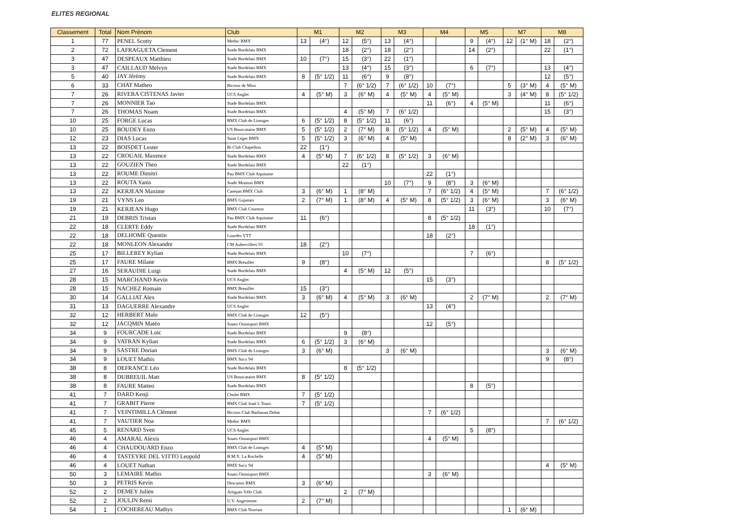ELITES REGIONAL
| Classement | Total | Nom Prénom | Club | M1 | | M2 | | M3 | | M4 | | M5 | | M7 | | M8 | |
| --- | --- | --- | --- | --- | --- | --- | --- | --- | --- | --- | --- | --- | --- | --- | --- | --- | --- |
| 1 | 77 | PENEL Scotty | Medoc BMX | 13 | (4°) | 12 | (5°) | 13 | (4°) | | | 9 | (4°) | 12 | (1° M) | 18 | (2°) |
| 2 | 72 | LAFRAGUETA Clement | Stade Bordelais BMX | | | 18 | (2°) | 18 | (2°) | | | 14 | (2°) | | | 22 | (1°) |
| 3 | 47 | DESPEAUX Matthieu | Stade Bordelais BMX | 10 | (7°) | 15 | (3°) | 22 | (1°) | | | | | | | | |
| 3 | 47 | CAILLAUD Melvyn | Stade Bordelais BMX | | | 13 | (4°) | 15 | (3°) | | | 6 | (7°) | | | 13 | (4°) |
| 5 | 40 | JAY Jérémy | Stade Bordelais BMX | 8 | (5° 1/2) | 11 | (6°) | 9 | (8°) | | | | | | | 12 | (5°) |
| 6 | 33 | CHAT Matheo | Bicross de Mios | | | 7 | (6° 1/2) | 7 | (6° 1/2) | 10 | (7°) | | | 5 | (3° M) | 4 | (5° M) |
| 7 | 26 | RIVERA CISTENAS Javier | UCS Anglet | 4 | (5° M) | 3 | (6° M) | 4 | (5° M) | 4 | (5° M) | | | 3 | (4° M) | 8 | (5° 1/2) |
| 7 | 26 | MONNIER Tao | Stade Bordelais BMX | | | | | | | 11 | (6°) | 4 | (5° M) | | | 11 | (6°) |
| 7 | 26 | THOMAS Noam | Stade Bordelais BMX | | | 4 | (5° M) | 7 | (6° 1/2) | | | | | | | 15 | (3°) |
| 10 | 25 | FORGE Lucas | BMX Club de Limoges | 6 | (5° 1/2) | 8 | (5° 1/2) | 11 | (6°) | | | | | | | | |
| 10 | 25 | BOUDEY Enzo | US Bouscataise BMX | 5 | (5° 1/2) | 2 | (7° M) | 8 | (5° 1/2) | 4 | (5° M) | | | 2 | (5° M) | 4 | (5° M) |
| 12 | 23 | DIAS Lucas | Saint Léger BMX | 5 | (5° 1/2) | 3 | (6° M) | 4 | (5° M) | | | | | 8 | (2° M) | 3 | (6° M) |
| 13 | 22 | BOISDET Lester | Bi Club Chapellois | 22 | (1°) | | | | | | | | | | | | |
| 13 | 22 | CROUAIL Maxence | Stade Bordelais BMX | 4 | (5° M) | 7 | (6° 1/2) | 8 | (5° 1/2) | 3 | (6° M) | | | | | | |
| 13 | 22 | GOUZIEN Theo | Stade Bordelais BMX | | | 22 | (1°) | | | | | | | | | | |
| 13 | 22 | ROUME Dimitri | Pau BMX Club Aquitaine | | | | | | | 22 | (1°) | | | | | | |
| 13 | 22 | ROUTA Yanis | Stade Montois BMX | | | | | 10 | (7°) | 9 | (8°) | 3 | (6° M) | | | | |
| 13 | 22 | KERJEAN Maxime | Canejan BMX Club | 3 | (6° M) | 1 | (8° M) | | | 7 | (6° 1/2) | 4 | (5° M) | | | 7 | (6° 1/2) |
| 19 | 21 | VYNS Leo | BMX Gujanais | 2 | (7° M) | 1 | (8° M) | 4 | (5° M) | 8 | (5° 1/2) | 3 | (6° M) | | | 3 | (6° M) |
| 19 | 21 | KERJEAN Hugo | BMX Club Cournon | | | | | | | | | 11 | (3°) | | | 10 | (7°) |
| 21 | 19 | DEBRIS Tristan | Pau BMX Club Aquitaine | 11 | (6°) | | | | | 8 | (5° 1/2) | | | | | | |
| 22 | 18 | CLERTE Eddy | Stade Bordelais BMX | | | | | | | | | 18 | (1°) | | | | |
| 22 | 18 | DELHOME Quentin | Lourdes VTT | | | | | | | 18 | (2°) | | | | | | |
| 22 | 18 | MONLEON Alexandre | CM Aubervillers 93 | 18 | (2°) | | | | | | | | | | | | |
| 25 | 17 | BILLEREY Kylian | Stade Bordelais BMX | | | 10 | (7°) | | | | | 7 | (6°) | | | | |
| 25 | 17 | FAURE Milane | BMX Breuillet | 9 | (8°) | | | | | | | | | | | 8 | (5° 1/2) |
| 27 | 16 | SERAUDIE Luigi | Stade Bordelais BMX | | | 4 | (5° M) | 12 | (5°) | | | | | | | | |
| 28 | 15 | MARCHAND Kevin | UCS Anglet | | | | | | | 15 | (3°) | | | | | | |
| 28 | 15 | NACHEZ Romain | BMX Breuillet | 15 | (3°) | | | | | | | | | | | | |
| 30 | 14 | GALLIAT Alex | Stade Bordelais BMX | 3 | (6° M) | 4 | (5° M) | 3 | (6° M) | | | 2 | (7° M) | | | 2 | (7° M) |
| 31 | 13 | DAGUERRE Alexandre | UCS Anglet | | | | | | | 13 | (4°) | | | | | | |
| 32 | 12 | HERBERT Malo | BMX Club de Limoges | 12 | (5°) | | | | | | | | | | | | |
| 32 | 12 | JACQMIN Matéo | Soues Omnisport BMX | | | | | | | 12 | (5°) | | | | | | |
| 34 | 9 | FOURCADE Loïc | Stade Bordelais BMX | | | 9 | (8°) | | | | | | | | | | |
| 34 | 9 | VATRAN Kylian | Stade Bordelais BMX | 6 | (5° 1/2) | 3 | (6° M) | | | | | | | | | | |
| 34 | 9 | SASTRE Dorian | BMX Club de Limoges | 3 | (6° M) | | | 3 | (6° M) | | | | | | | 3 | (6° M) |
| 34 | 9 | LOUET Mathis | BMX Sucy 94 | | | | | | | | | | | | | 9 | (8°) |
| 38 | 8 | DEFRANCE Léo | Stade Bordelais BMX | | | 8 | (5° 1/2) | | | | | | | | | | |
| 38 | 8 | DUBREUIL Matt | US Bouscataise BMX | 8 | (5° 1/2) | | | | | | | | | | | | |
| 38 | 8 | FAURE Matteo | Stade Bordelais BMX | | | | | | | | | 8 | (5°) | | | | |
| 41 | 7 | DARD Kenji | Cholet BMX | 7 | (5° 1/2) | | | | | | | | | | | | |
| 41 | 7 | GRABIT Pierre | BMX Club Joué L Tours | 7 | (5° 1/2) | | | | | | | | | | | | |
| 41 | 7 | VEINTIMILLA Clément | Bicross Club Barbazan Debat | | | | | | | 7 | (6° 1/2) | | | | | | |
| 41 | 7 | VAUTIER Noa | Medoc BMX | | | | | | | | | | | | | 7 | (6° 1/2) |
| 45 | 5 | RENARD Sven | UCS Anglet | | | | | | | | | 5 | (8°) | | | | |
| 46 | 4 | AMARAL Alexis | Soues Omnisport BMX | | | | | | | 4 | (5° M) | | | | | | |
| 46 | 4 | CHAUDOUARD Enzo | BMX Club de Limoges | 4 | (5° M) | | | | | | | | | | | | |
| 46 | 4 | TASTEYRE DEL VITTO Leopold | B.M.X. La Rochelle | 4 | (5° M) | | | | | | | | | | | | |
| 46 | 4 | LOUET Nathan | BMX Sucy 94 | | | | | | | | | | | | | 4 | (5° M) |
| 50 | 3 | LEMAIRE Mathis | Soues Omnisport BMX | | | | | | | 3 | (6° M) | | | | | | |
| 50 | 3 | PETRIS Kevin | Descartes BMX | 3 | (6° M) | | | | | | | | | | | | |
| 52 | 2 | DEMEY Julien | Artigues Vélo Club | | | 2 | (7° M) | | | | | | | | | | |
| 52 | 2 | JOULIN Remi | U.V. Angerienne | 2 | (7° M) | | | | | | | | | | | | |
| 54 | 1 | COCHEREAU Mathys | BMX Club Niortais | | | | | | | | | | | 1 | (6° M) | | |